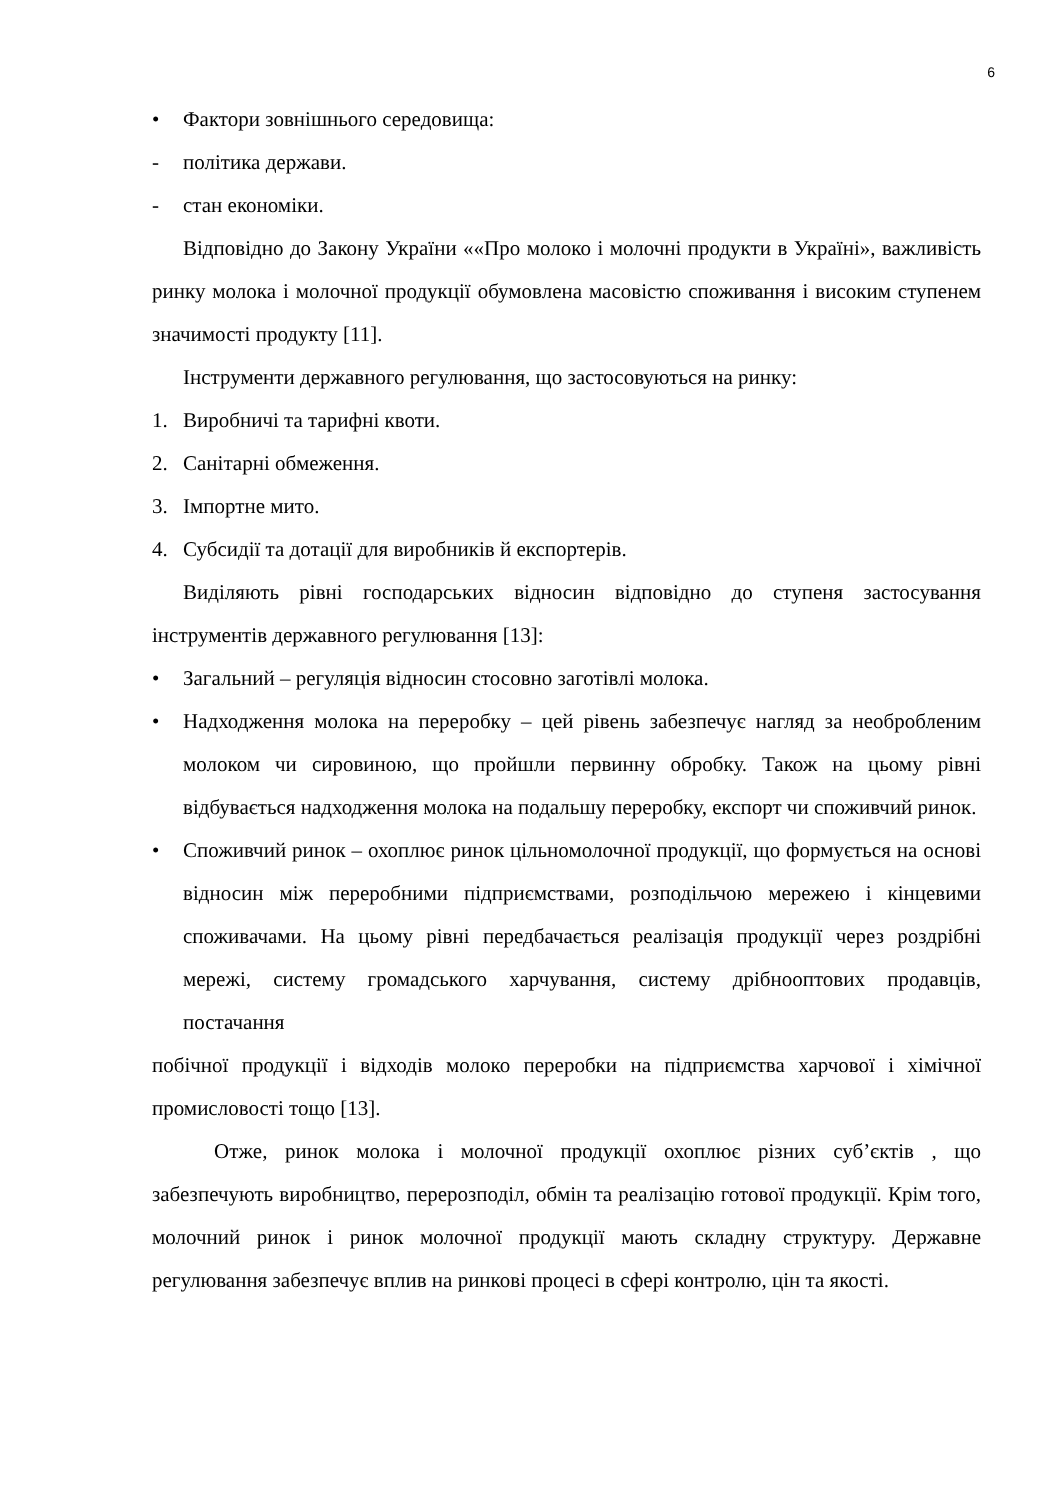6
• Фактори зовнішнього середовища:
- політика держави.
- стан економіки.
Відповідно до Закону України ««Про молоко і молочні продукти в Україні», важливість ринку молока і молочної продукції обумовлена масовістю споживання і високим ступенем значимості продукту [11].
Інструменти державного регулювання, що застосовуються на ринку:
1. Виробничі та тарифні квоти.
2. Санітарні обмеження.
3. Імпортне мито.
4. Субсидії та дотації для виробників й експортерів.
Виділяють рівні господарських відносин відповідно до ступеня застосування інструментів державного регулювання [13]:
• Загальний – регуляція відносин стосовно заготівлі молока.
• Надходження молока на переробку – цей рівень забезпечує нагляд за необробленим молоком чи сировиною, що пройшли первинну обробку. Також на цьому рівні відбувається надходження молока на подальшу переробку, експорт чи споживчий ринок.
• Споживчий ринок – охоплює ринок цільномолочної продукції, що формується на основі відносин між переробними підприємствами, розподільчою мережею і кінцевими споживачами. На цьому рівні передбачається реалізація продукції через роздрібні мережі, систему громадського харчування, систему дрібнооптових продавців, постачання
побічної продукції і відходів молоко переробки на підприємства харчової і хімічної промисловості тощо [13].
Отже, ринок молока і молочної продукції охоплює різних суб’єктів , що забезпечують виробництво, перерозподіл, обмін та реалізацію готової продукції. Крім того, молочний ринок і ринок молочної продукції мають складну структуру. Державне регулювання забезпечує вплив на ринкові процесі в сфері контролю, цін та якості.